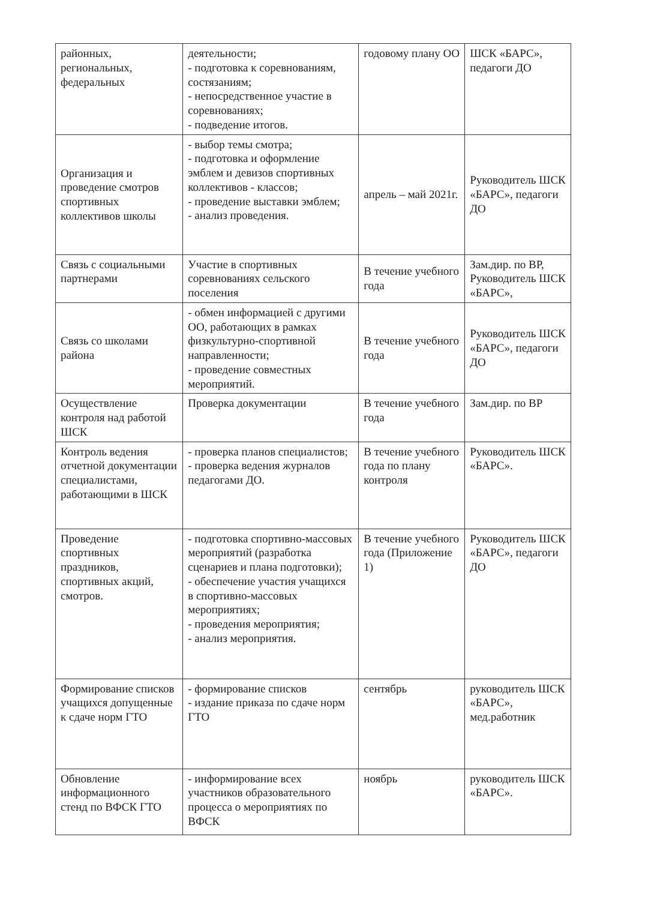| районных, региональных, федеральных | деятельности; - подготовка к соревнованиям, состязаниям; - непосредственное участие в соревнованиях; - подведение итогов. | годовому плану ОО | ШСК «БАРС», педагоги ДО |
| Организация и проведение смотров спортивных коллективов школы | - выбор темы смотра; - подготовка и оформление эмблем и девизов спортивных коллективов - классов; - проведение выставки эмблем; - анализ проведения. | апрель – май 2021г. | Руководитель ШСК «БАРС», педагоги ДО |
| Связь с социальными партнерами | Участие в спортивных соревнованиях сельского поселения | В течение учебного года | Зам.дир. по ВР, Руководитель ШСК «БАРС», |
| Связь со школами района | - обмен информацией с другими ОО, работающих в рамках физкультурно-спортивной направленности; - проведение совместных мероприятий. | В течение учебного года | Руководитель ШСК «БАРС», педагоги ДО |
| Осуществление контроля над работой ШСК | Проверка документации | В течение учебного года | Зам.дир. по ВР |
| Контроль ведения отчетной документации специалистами, работающими в ШСК | - проверка планов специалистов; - проверка ведения журналов педагогами ДО. | В течение учебного года по плану контроля | Руководитель ШСК «БАРС». |
| Проведение спортивных праздников, спортивных акций, смотров. | - подготовка спортивно-массовых мероприятий (разработка сценариев и плана подготовки); - обеспечение участия учащихся в спортивно-массовых мероприятиях; - проведения мероприятия; - анализ мероприятия. | В течение учебного года (Приложение 1) | Руководитель ШСК «БАРС», педагоги ДО |
| Формирование списков учащихся допущенные к сдаче норм ГТО | - формирование списков - издание приказа по сдаче норм ГТО | сентябрь | руководитель ШСК «БАРС», мед.работник |
| Обновление информационного стенд по ВФСК ГТО | - информирование всех участников образовательного процесса о мероприятиях по ВФСК | ноябрь | руководитель ШСК «БАРС». |